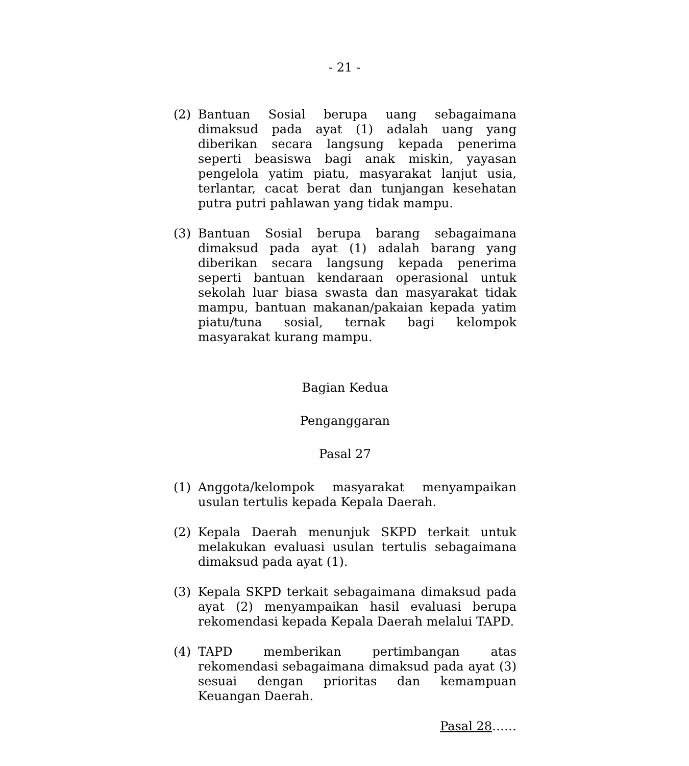- 21 -
(2) Bantuan Sosial berupa uang sebagaimana dimaksud pada ayat (1) adalah uang yang diberikan secara langsung kepada penerima seperti beasiswa bagi anak miskin, yayasan pengelola yatim piatu, masyarakat lanjut usia, terlantar, cacat berat dan tunjangan kesehatan putra putri pahlawan yang tidak mampu.
(3) Bantuan Sosial berupa barang sebagaimana dimaksud pada ayat (1) adalah barang yang diberikan secara langsung kepada penerima seperti bantuan kendaraan operasional untuk sekolah luar biasa swasta dan masyarakat tidak mampu, bantuan makanan/pakaian kepada yatim piatu/tuna sosial, ternak bagi kelompok masyarakat kurang mampu.
Bagian Kedua
Penganggaran
Pasal 27
(1) Anggota/kelompok masyarakat menyampaikan usulan tertulis kepada Kepala Daerah.
(2) Kepala Daerah menunjuk SKPD terkait untuk melakukan evaluasi usulan tertulis sebagaimana dimaksud pada ayat (1).
(3) Kepala SKPD terkait sebagaimana dimaksud pada ayat (2) menyampaikan hasil evaluasi berupa rekomendasi kepada Kepala Daerah melalui TAPD.
(4) TAPD memberikan pertimbangan atas rekomendasi sebagaimana dimaksud pada ayat (3) sesuai dengan prioritas dan kemampuan Keuangan Daerah.
Pasal 28……